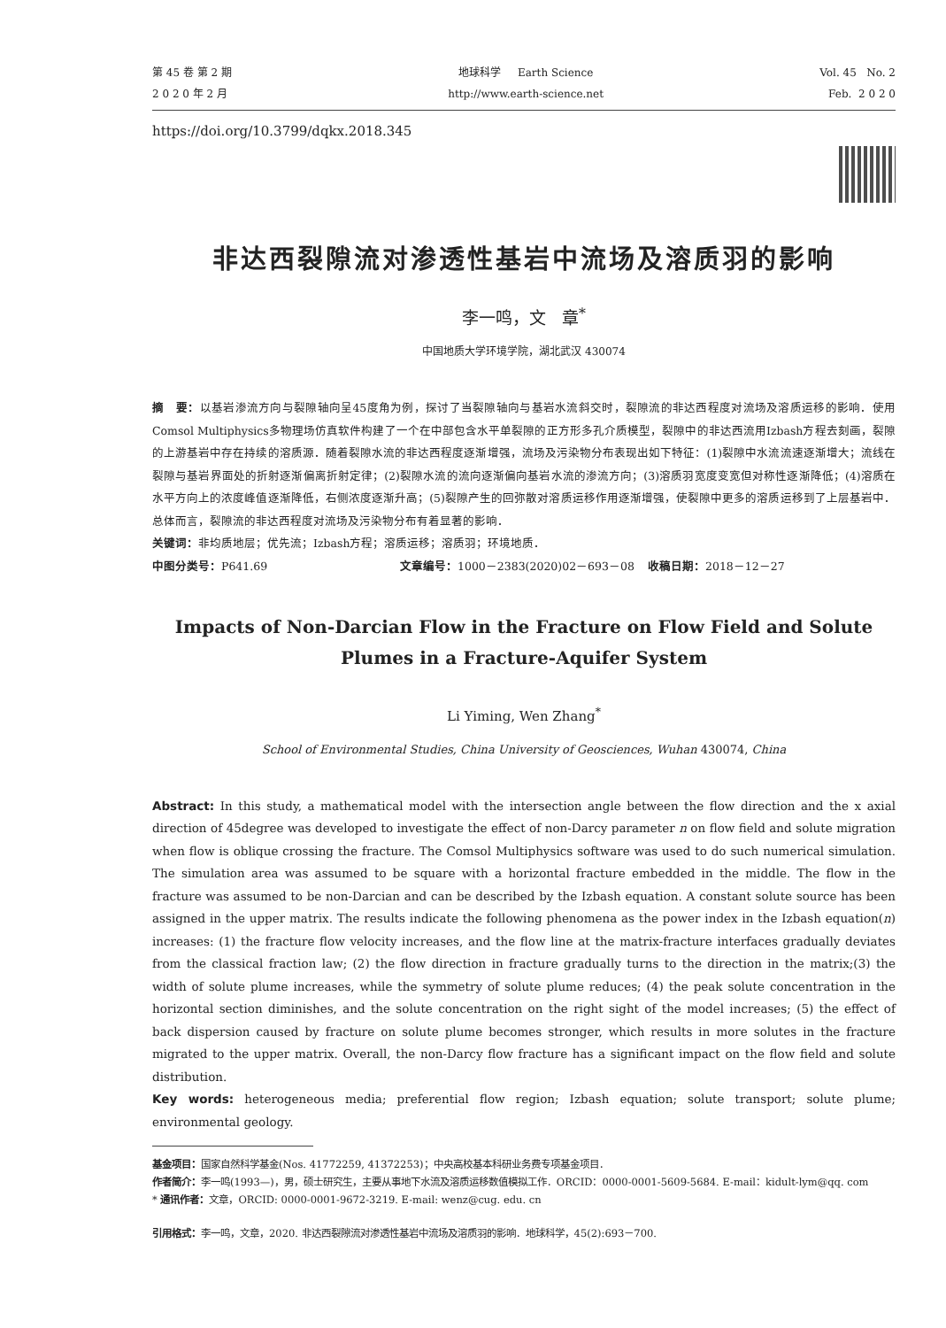第 45 卷 第 2 期
2 0 2 0 年 2 月
地球科学 Earth Science
http://www.earth-science.net
Vol. 45 No. 2
Feb. 2 0 2 0
https://doi.org/10.3799/dqkx.2018.345
非达西裂隙流对渗透性基岩中流场及溶质羽的影响
李一鸣，文 章<sup>*</sup>
中国地质大学环境学院，湖北武汉 430074
摘 要：以基岩渗流方向与裂隙轴向呈45度角为例，探讨了当裂隙轴向与基岩水流斜交时，裂隙流的非达西程度对流场及溶质运移的影响．使用Comsol Multiphysics多物理场仿真软件构建了一个在中部包含水平单裂隙的正方形多孔介质模型，裂隙中的非达西流用Izbash方程去刻画，裂隙的上游基岩中存在持续的溶质源．随着裂隙水流的非达西程度逐渐增强，流场及污染物分布表现出如下特征：(1)裂隙中水流流速逐渐增大；流线在裂隙与基岩界面处的折射逐渐偏离折射定律；(2)裂隙水流的流向逐渐偏向基岩水流的渗流方向；(3)溶质羽宽度变宽但对称性逐渐降低；(4)溶质在水平方向上的浓度峰值逐渐降低，右侧浓度逐渐升高；(5)裂隙产生的回弥散对溶质运移作用逐渐增强，使裂隙中更多的溶质运移到了上层基岩中．总体而言，裂隙流的非达西程度对流场及污染物分布有着显著的影响．
关键词：非均质地层；优先流；Izbash方程；溶质运移；溶质羽；环境地质．
中图分类号：P641.69 文章编号：1000－2383(2020)02－693－08 收稿日期：2018－12－27
Impacts of Non-Darcian Flow in the Fracture on Flow Field and Solute Plumes in a Fracture-Aquifer System
Li Yiming, Wen Zhang<sup>*</sup>
School of Environmental Studies, China University of Geosciences, Wuhan 430074, China
Abstract: In this study, a mathematical model with the intersection angle between the flow direction and the x axial direction of 45degree was developed to investigate the effect of non-Darcy parameter n on flow field and solute migration when flow is oblique crossing the fracture. The Comsol Multiphysics software was used to do such numerical simulation. The simulation area was assumed to be square with a horizontal fracture embedded in the middle. The flow in the fracture was assumed to be non-Darcian and can be described by the Izbash equation. A constant solute source has been assigned in the upper matrix. The results indicate the following phenomena as the power index in the Izbash equation(n) increases: (1) the fracture flow velocity increases, and the flow line at the matrix-fracture interfaces gradually deviates from the classical fraction law; (2) the flow direction in fracture gradually turns to the direction in the matrix;(3) the width of solute plume increases, while the symmetry of solute plume reduces; (4) the peak solute concentration in the horizontal section diminishes, and the solute concentration on the right sight of the model increases; (5) the effect of back dispersion caused by fracture on solute plume becomes stronger, which results in more solutes in the fracture migrated to the upper matrix. Overall, the non-Darcy flow fracture has a significant impact on the flow field and solute distribution.
Key words: heterogeneous media; preferential flow region; Izbash equation; solute transport; solute plume; environmental geology.
基金项目：国家自然科学基金(Nos. 41772259, 41372253)；中央高校基本科研业务费专项基金项目．
作者简介：李一鸣(1993—)，男，硕士研究生，主要从事地下水流及溶质运移数值模拟工作．ORCID：0000-0001-5609-5684. E-mail：kidult-lym@qq. com
* 通讯作者：文章，ORCID: 0000-0001-9672-3219. E-mail: wenz@cug. edu. cn
引用格式：李一鸣，文章，2020. 非达西裂隙流对渗透性基岩中流场及溶质羽的影响．地球科学，45(2):693－700.